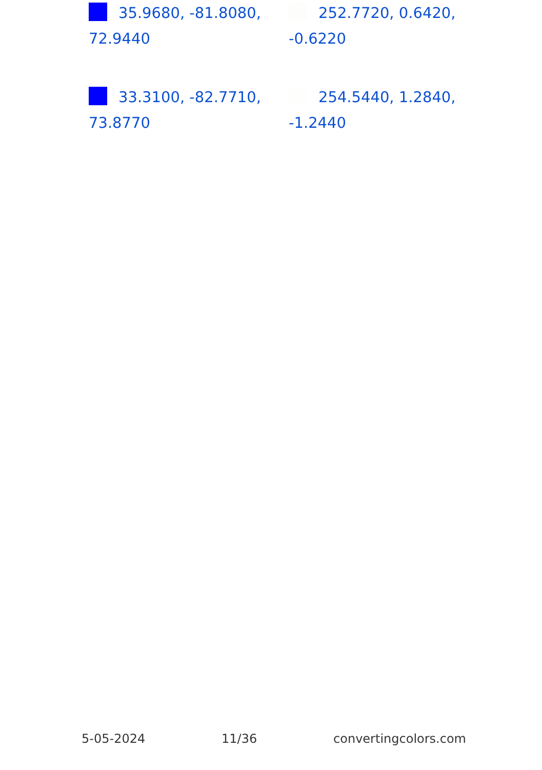35.9680, -81.8080, 72.9440
252.7720, 0.6420, -0.6220
33.3100, -82.7710, 73.8770
254.5440, 1.2840, -1.2440
5-05-2024 11/36 convertingcolors.com